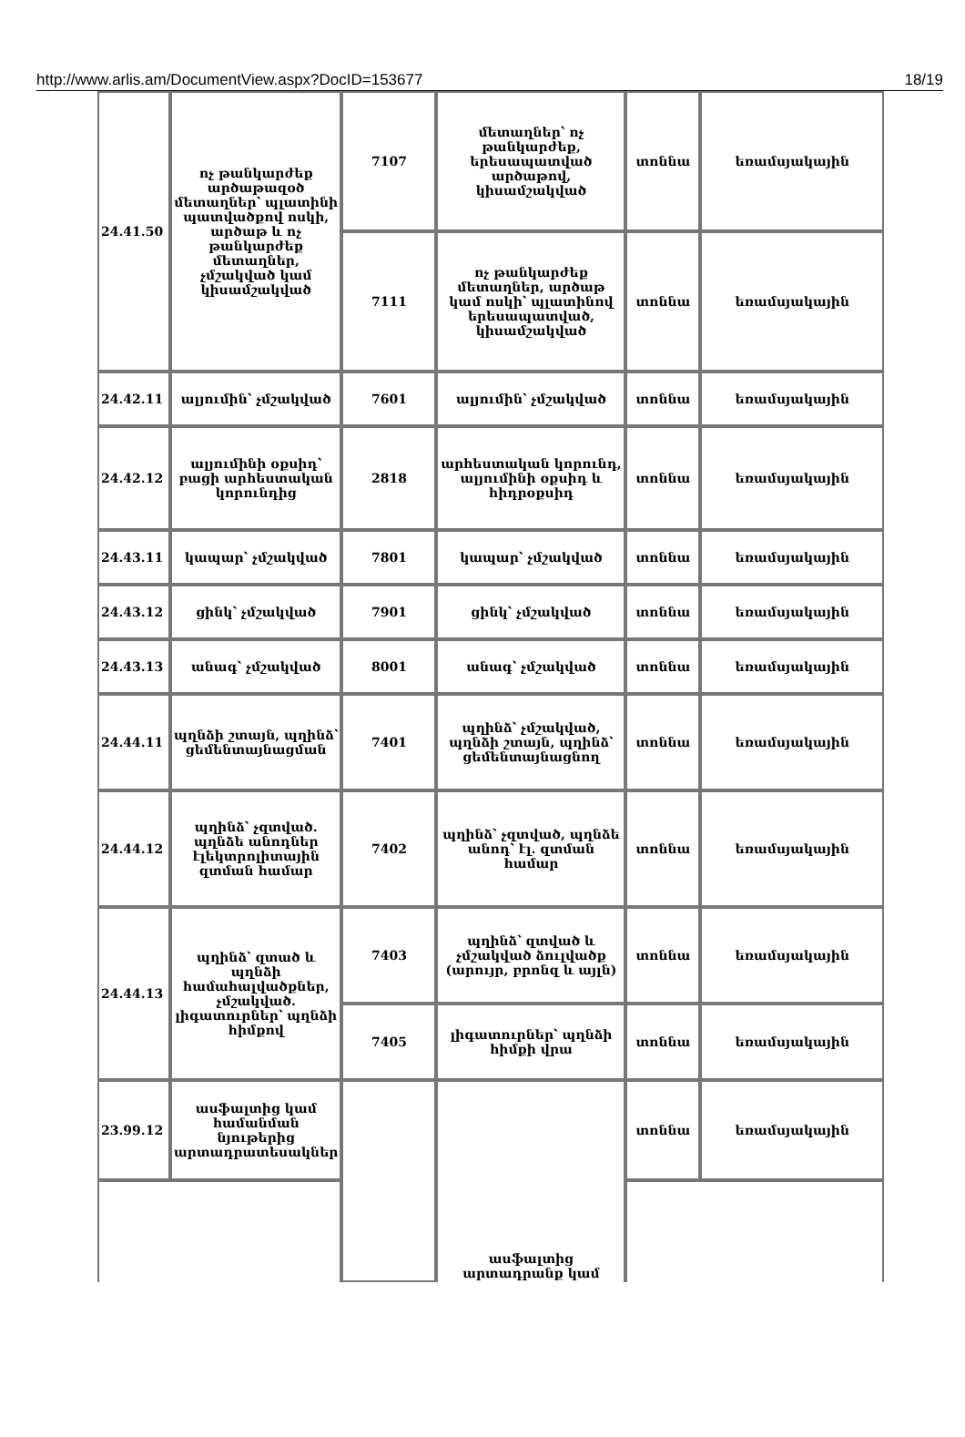http://www.arlis.am/DocumentView.aspx?DocID=153677 18/19
| 24.41.50 | ոչ թանկարժեք արծաթազօծ մետաղներ՝ պլատինի պատվածքով ոսկի, արծաթ և ոչ թանկարժեք մետաղներ, չմշակված կամ կիսամշակված | 7107 | մետաղներ՝ ոչ թանկարժեք, երեսապատված արծաթով, կիսամշակված | տոննա | եռամսյակային |
| | | 7111 | ոչ թանկարժեք մետաղներ, արծաթ կամ ոսկի՝ պլատինով երեսապատված, կիսամշակված | տոննա | եռամսյակային |
| 24.42.11 | ալյումին՝ չմշակված | 7601 | ալյումին՝ չմշակված | տոննա | եռամսյակային |
| 24.42.12 | ալյումինի օքսիդ՝ բացի արհեստական կորունդից | 2818 | արհեստական կորունդ, ալյումինի օքսիդ և հիդրօքսիդ | տոննա | եռամսյակային |
| 24.43.11 | կապար՝ չմշակված | 7801 | կապար՝ չմշակված | տոննա | եռամսյակային |
| 24.43.12 | ցինկ՝ չմշակված | 7901 | ցինկ՝ չմշակված | տոննա | եռամսյակային |
| 24.43.13 | անագ՝ չմշակված | 8001 | անագ՝ չմշակված | տոննա | եռամսյակային |
| 24.44.11 | պղնձի շտայն, պղինձ՝ ցեմենտայնացման | 7401 | պղինձ՝ չմշակված, պղնձի շտայն, պղինձ՝ ցեմենտայնացնող | տոննա | եռամսյակային |
| 24.44.12 | պղինձ՝ չզտված. պղնձե անոդներ էլեկտրոլիտային զտման համար | 7402 | պղինձ՝ չզտված, պղնձե անոդ՝ էլ. զտման համար | տոննա | եռամսյակային |
| 24.44.13 | պղինձ՝ զտած և պղնձի համահալվածքներ, չմշակված. լիգատուրներ՝ պղնձի հիմքով | 7403 | պղինձ՝ զտված և չմշակված ձուլվածք (արույր, բրոնզ և այլն) | տոննա | եռամսյակային |
| | | 7405 | լիգատուրներ՝ պղնձի հիմքի վրա | տոննա | եռամսյակային |
| 23.99.12 | ասֆալտից կամ համանման նյութերից արտադրատեսակներ | | ասֆալտից արտադրանք կամ | տոննա | եռամսյակային |